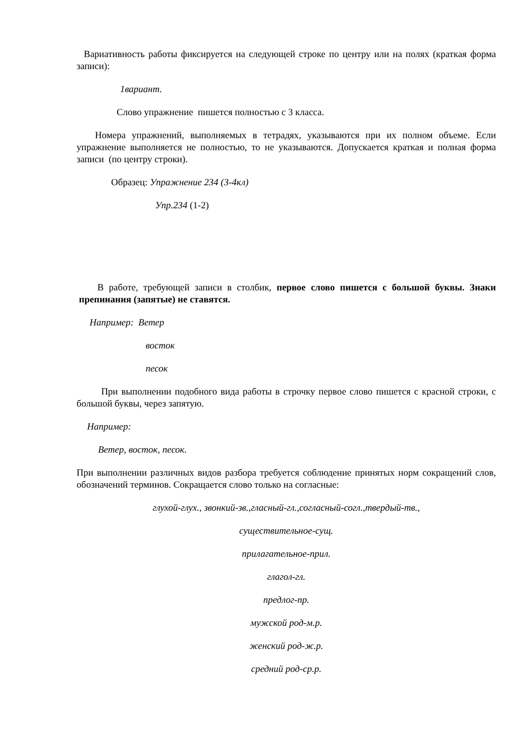Вариативность работы фиксируется на следующей строке по центру или на полях (краткая форма записи):
1вариант.
Слово упражнение пишется полностью с 3 класса.
Номера упражнений, выполняемых в тетрадях, указываются при их полном объеме. Если упражнение выполняется не полностью, то не указываются. Допускается краткая и полная форма записи (по центру строки).
Образец: Упражнение 234 (3-4кл)
Упр.234 (1-2)
В работе, требующей записи в столбик, первое слово пишется с большой буквы. Знаки препинания (запятые) не ставятся.
Например: Ветер
восток
песок
При выполнении подобного вида работы в строчку первое слово пишется с красной строки, с большой буквы, через запятую.
Например:
Ветер, восток, песок.
При выполнении различных видов разбора требуется соблюдение принятых норм сокращений слов, обозначений терминов. Сокращается слово только на согласные:
глухой-глух., звонкий-зв.,гласный-гл.,согласный-согл.,твердый-тв.,
существительное-сущ.
прилагательное-прил.
глагол-гл.
предлог-пр.
мужской род-м.р.
женский род-ж.р.
средний род-ср.р.